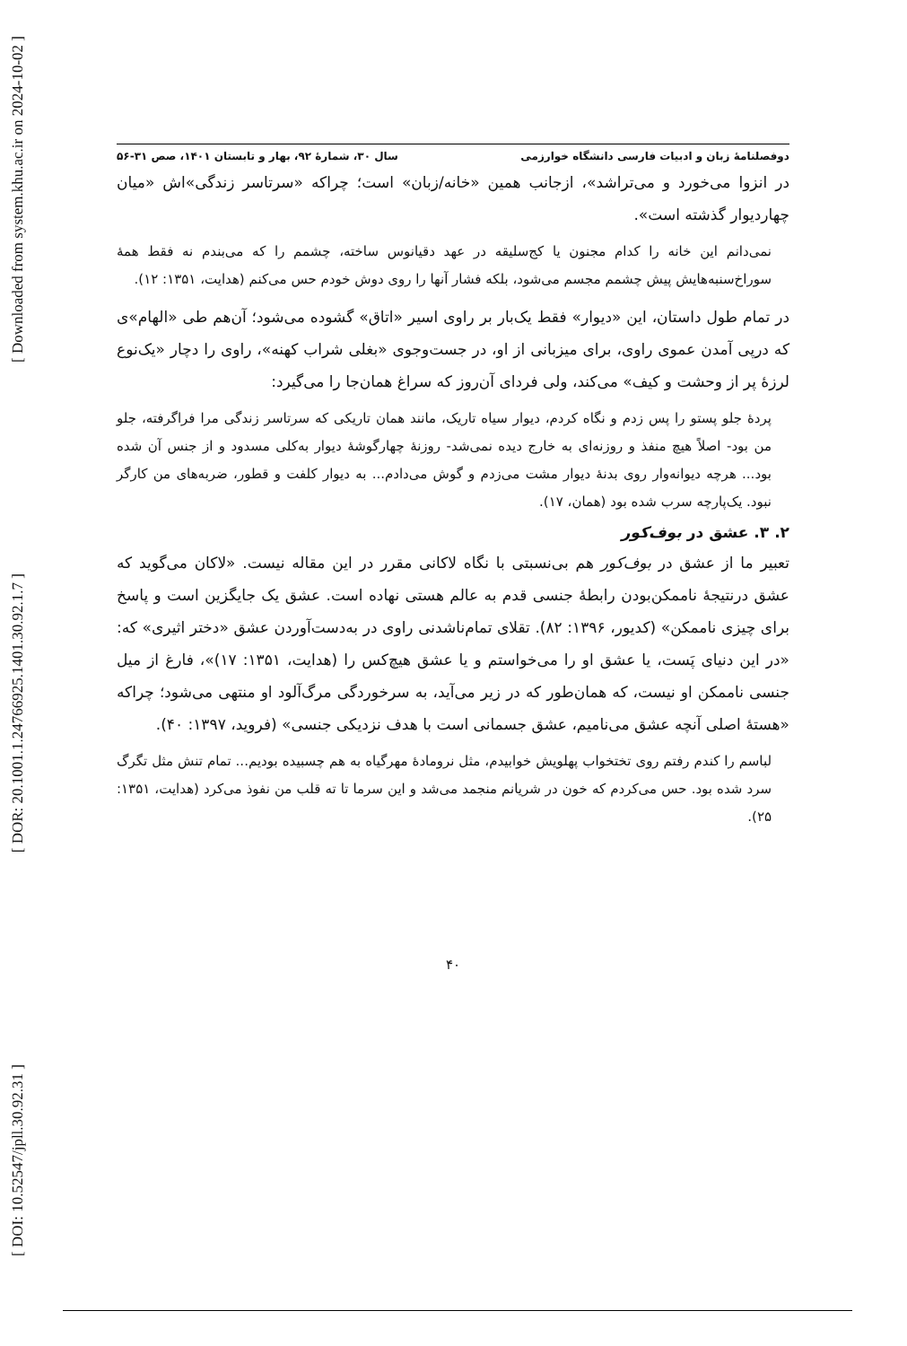[ Downloaded from system.khu.ac.ir on 2024-10-02 ]
[ DOR: 20.1001.1.24766925.1401.30.92.1.7 ]
[ DOI: 10.52547/jpll.30.92.31 ]
دوفصلنامۀ زبان و ادبیات فارسی دانشگاه خوارزمی سال ۳۰، شمارۀ ۹۲، بهار و تابستان ۱۴۰۱، صص ۳۱-۵۶
در انزوا می‌خورد و می‌تراشد»، ازجانب همین «خانه/زبان» است؛ چراکه «سرتاسر زندگی»اش «میان چهاردیوار گذشته است».
نمی‌دانم این خانه را کدام مجنون یا کج‌سلیقه در عهد دقیانوس ساخته، چشمم را که می‌بندم نه فقط همۀ سوراخ‌سنبه‌هایش پیش چشمم مجسم می‌شود، بلکه فشار آنها را روی دوش خودم حس می‌کنم (هدایت، ۱۳۵۱: ۱۲).
در تمام طول داستان، این «دیوار» فقط یک‌بار بر راوی اسیر «اتاق» گشوده می‌شود؛ آن‌هم طی «الهام»ی که درپی آمدن عموی راوی، برای میزبانی از او، در جست‌وجوی «بغلی شراب کهنه»، راوی را دچار «یک‌نوع لرزۀ پر از وحشت و کیف» می‌کند، ولی فردای آن‌روز که سراغ همان‌جا را می‌گیرد:
پردۀ جلو پستو را پس زدم و نگاه کردم، دیوار سیاه تاریک، مانند همان تاریکی که سرتاسر زندگی مرا فراگرفته، جلو من بود- اصلاً هیچ منفذ و روزنه‌ای به خارج دیده نمی‌شد- روزنۀ چهارگوشۀ دیوار به‌کلی مسدود و از جنس آن شده بود... هرچه دیوانه‌وار روی بدنۀ دیوار مشت می‌زدم و گوش می‌دادم... به دیوار کلفت و قطور، ضربه‌های من کارگر نبود. یک‌پارچه سرب شده بود (همان، ۱۷).
۲. ۳. عشق در بوف‌کور
تعبیر ما از عشق در بوف‌کور هم بی‌نسبتی با نگاه لاکانی مقرر در این مقاله نیست. «لاکان می‌گوید که عشق درنتیجۀ ناممکن‌بودن رابطۀ جنسی قدم به عالم هستی نهاده است. عشق یک جایگزین است و پاسخ برای چیزی ناممکن» (کدیور، ۱۳۹۶: ۸۲). تقلای تمام‌ناشدنی راوی در به‌دست‌آوردن عشق «دختر اثیری» که: «در این دنیای پَست، یا عشق او را می‌خواستم و یا عشق هیچ‌کس را (هدایت، ۱۳۵۱: ۱۷)»، فارغ از میل جنسی ناممکن او نیست، که همان‌طور که در زیر می‌آید، به سرخوردگی مرگ‌آلود او منتهی می‌شود؛ چراکه «هستۀ اصلی آنچه عشق می‌نامیم، عشق جسمانی است با هدف نزدیکی جنسی» (فروید، ۱۳۹۷: ۴۰).
لباسم را کندم رفتم روی تختخواب پهلویش خوابیدم، مثل نرومادۀ مهرگیاه به هم چسبیده بودیم... تمام تنش مثل تگرگ سرد شده بود. حس می‌کردم که خون در شریانم منجمد می‌شد و این سرما تا ته قلب من نفوذ می‌کرد (هدایت، ۱۳۵۱: ۲۵).
۴۰